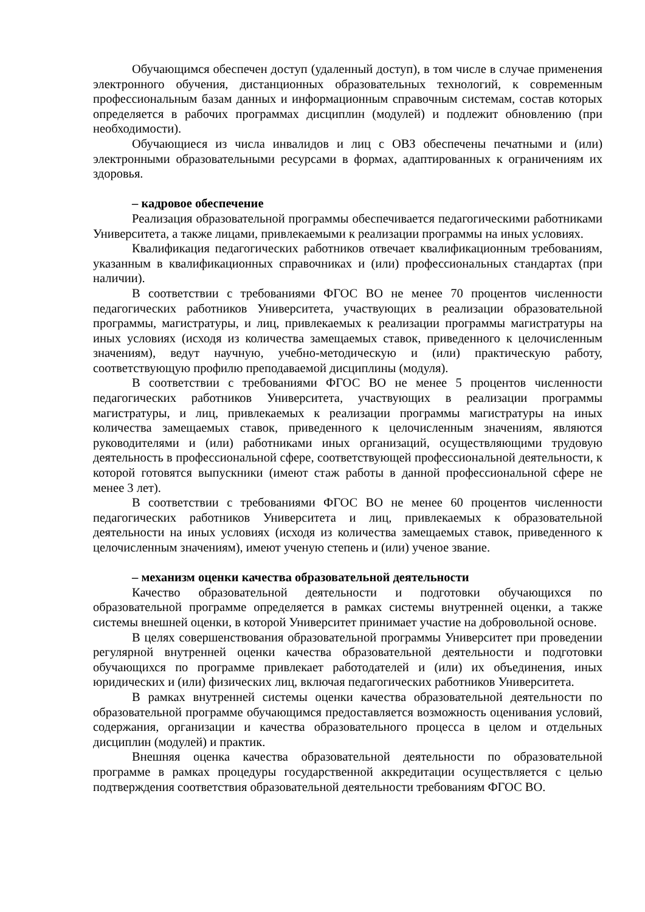Обучающимся обеспечен доступ (удаленный доступ), в том числе в случае применения электронного обучения, дистанционных образовательных технологий, к современным профессиональным базам данных и информационным справочным системам, состав которых определяется в рабочих программах дисциплин (модулей) и подлежит обновлению (при необходимости).
Обучающиеся из числа инвалидов и лиц с ОВЗ обеспечены печатными и (или) электронными образовательными ресурсами в формах, адаптированных к ограничениям их здоровья.
– кадровое обеспечение
Реализация образовательной программы обеспечивается педагогическими работниками Университета, а также лицами, привлекаемыми к реализации программы на иных условиях.
Квалификация педагогических работников отвечает квалификационным требованиям, указанным в квалификационных справочниках и (или) профессиональных стандартах (при наличии).
В соответствии с требованиями ФГОС ВО не менее 70 процентов численности педагогических работников Университета, участвующих в реализации образовательной программы, магистратуры, и лиц, привлекаемых к реализации программы магистратуры на иных условиях (исходя из количества замещаемых ставок, приведенного к целочисленным значениям), ведут научную, учебно-методическую и (или) практическую работу, соответствующую профилю преподаваемой дисциплины (модуля).
В соответствии с требованиями ФГОС ВО не менее 5 процентов численности педагогических работников Университета, участвующих в реализации программы магистратуры, и лиц, привлекаемых к реализации программы магистратуры на иных количества замещаемых ставок, приведенного к целочисленным значениям, являются руководителями и (или) работниками иных организаций, осуществляющими трудовую деятельность в профессиональной сфере, соответствующей профессиональной деятельности, к которой готовятся выпускники (имеют стаж работы в данной профессиональной сфере не менее 3 лет).
В соответствии с требованиями ФГОС ВО не менее 60 процентов численности педагогических работников Университета и лиц, привлекаемых к образовательной деятельности на иных условиях (исходя из количества замещаемых ставок, приведенного к целочисленным значениям), имеют ученую степень и (или) ученое звание.
– механизм оценки качества образовательной деятельности
Качество образовательной деятельности и подготовки обучающихся по образовательной программе определяется в рамках системы внутренней оценки, а также системы внешней оценки, в которой Университет принимает участие на добровольной основе.
В целях совершенствования образовательной программы Университет при проведении регулярной внутренней оценки качества образовательной деятельности и подготовки обучающихся по программе привлекает работодателей и (или) их объединения, иных юридических и (или) физических лиц, включая педагогических работников Университета.
В рамках внутренней системы оценки качества образовательной деятельности по образовательной программе обучающимся предоставляется возможность оценивания условий, содержания, организации и качества образовательного процесса в целом и отдельных дисциплин (модулей) и практик.
Внешняя оценка качества образовательной деятельности по образовательной программе в рамках процедуры государственной аккредитации осуществляется с целью подтверждения соответствия образовательной деятельности требованиям ФГОС ВО.